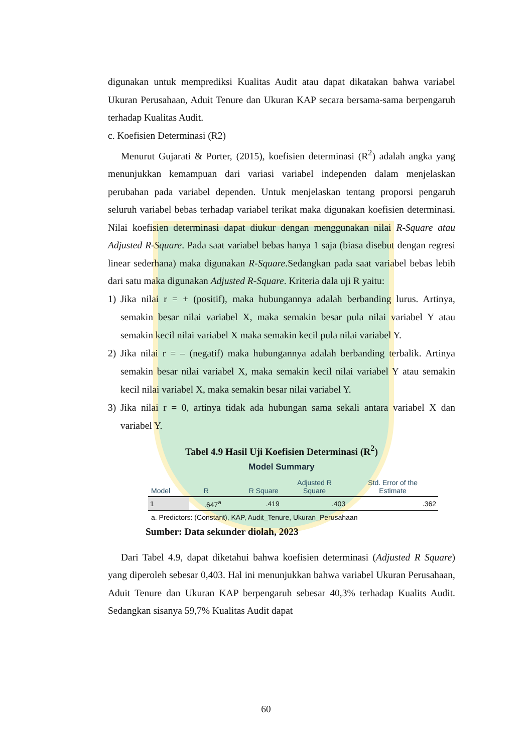digunakan untuk memprediksi Kualitas Audit atau dapat dikatakan bahwa variabel Ukuran Perusahaan, Aduit Tenure dan Ukuran KAP secara bersama-sama berpengaruh terhadap Kualitas Audit.
c. Koefisien Determinasi (R2)
Menurut Gujarati & Porter, (2015), koefisien determinasi (R<sup>2</sup>) adalah angka yang menunjukkan kemampuan dari variasi variabel independen dalam menjelaskan perubahan pada variabel dependen. Untuk menjelaskan tentang proporsi pengaruh seluruh variabel bebas terhadap variabel terikat maka digunakan koefisien determinasi. Nilai koefisien determinasi dapat diukur dengan menggunakan nilai R-Square atau Adjusted R-Square. Pada saat variabel bebas hanya 1 saja (biasa disebut dengan regresi linear sederhana) maka digunakan R-Square.Sedangkan pada saat variabel bebas lebih dari satu maka digunakan Adjusted R-Square. Kriteria dala uji R yaitu:
1) Jika nilai r = + (positif), maka hubungannya adalah berbanding lurus. Artinya, semakin besar nilai variabel X, maka semakin besar pula nilai variabel Y atau semakin kecil nilai variabel X maka semakin kecil pula nilai variabel Y.
2) Jika nilai r = – (negatif) maka hubungannya adalah berbanding terbalik. Artinya semakin besar nilai variabel X, maka semakin kecil nilai variabel Y atau semakin kecil nilai variabel X, maka semakin besar nilai variabel Y.
3) Jika nilai r = 0, artinya tidak ada hubungan sama sekali antara variabel X dan variabel Y.
Tabel 4.9 Hasil Uji Koefisien Determinasi (R<sup>2</sup>)
Model Summary
| Model | R | R Square | Adjusted R Square | Std. Error of the Estimate |
| --- | --- | --- | --- | --- |
| 1 | .647<sup>a</sup> | .419 | .403 | .362 |
a. Predictors: (Constant), KAP, Audit_Tenure, Ukuran_Perusahaan
Sumber: Data sekunder diolah, 2023
Dari Tabel 4.9, dapat diketahui bahwa koefisien determinasi (Adjusted R Square) yang diperoleh sebesar 0,403. Hal ini menunjukkan bahwa variabel Ukuran Perusahaan, Aduit Tenure dan Ukuran KAP berpengaruh sebesar 40,3% terhadap Kualits Audit. Sedangkan sisanya 59,7% Kualitas Audit dapat
60